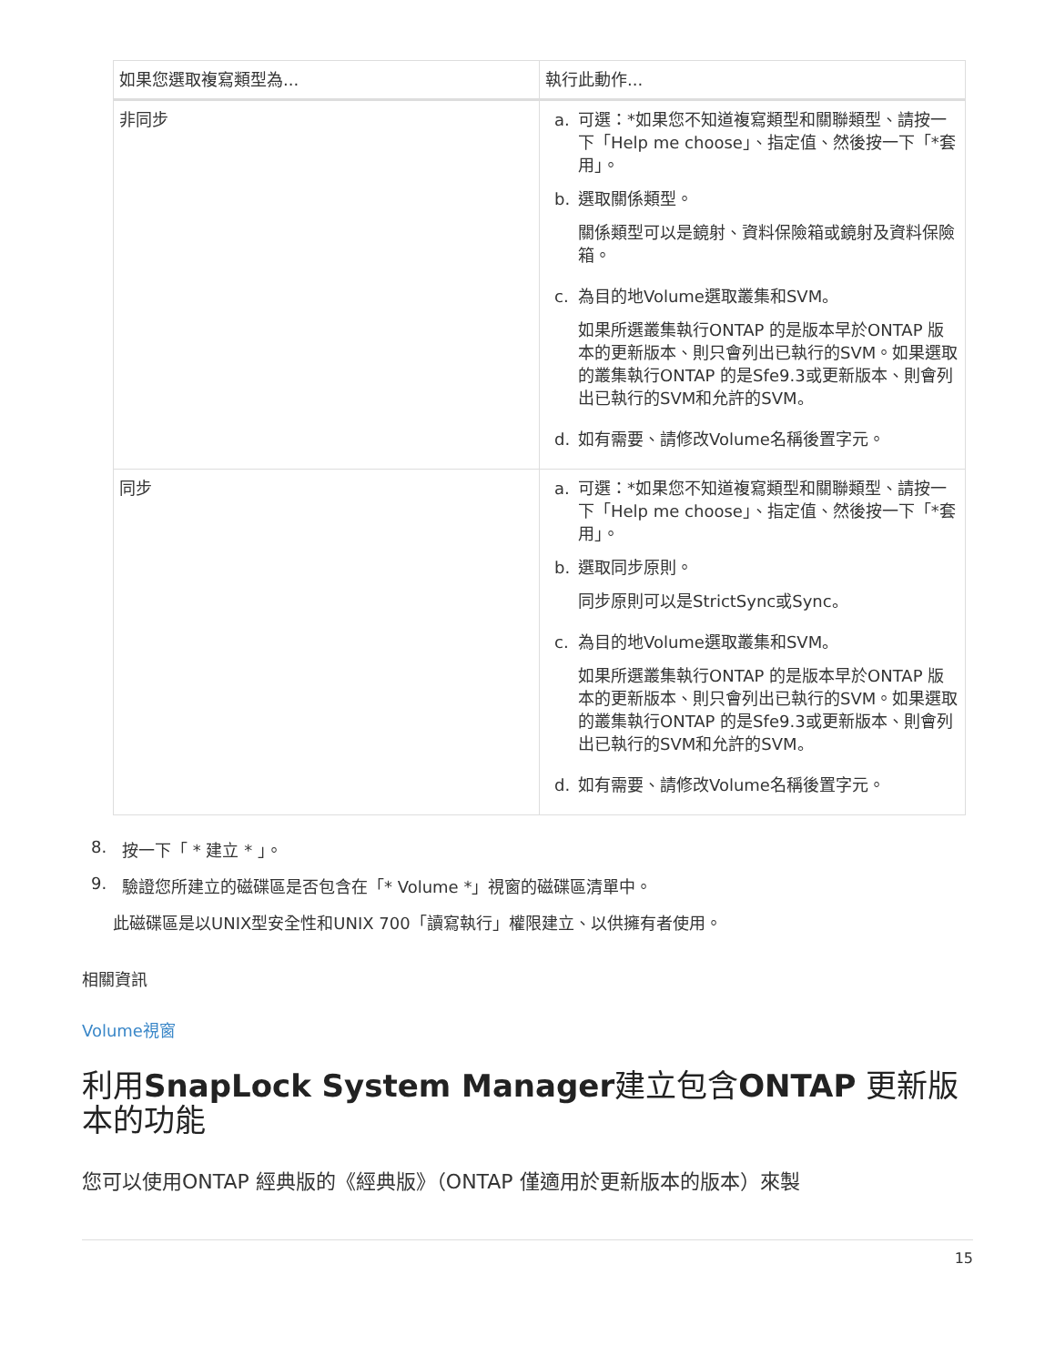| 如果您選取複寫類型為... | 執行此動作... |
| --- | --- |
| 非同步 | a. 可選：*如果您不知道複寫類型和關聯類型、請按一下「Help me choose」、指定值、然後按一下「*套用」。 b. 選取關係類型。 關係類型可以是鏡射、資料保險箱或鏡射及資料保險箱。 c. 為目的地Volume選取叢集和SVM。 如果所選叢集執行ONTAP 的是版本早於ONTAP 版本的更新版本、則只會列出已執行的SVM。如果選取的叢集執行ONTAP 的是Sfe9.3或更新版本、則會列出已執行的SVM和允許的SVM。 d. 如有需要、請修改Volume名稱後置字元。 |
| 同步 | a. 可選：*如果您不知道複寫類型和關聯類型、請按一下「Help me choose」、指定值、然後按一下「*套用」。 b. 選取同步原則。 同步原則可以是StrictSync或Sync。 c. 為目的地Volume選取叢集和SVM。 如果所選叢集執行ONTAP 的是版本早於ONTAP 版本的更新版本、則只會列出已執行的SVM。如果選取的叢集執行ONTAP 的是Sfe9.3或更新版本、則會列出已執行的SVM和允許的SVM。 d. 如有需要、請修改Volume名稱後置字元。 |
8. 按一下「 * 建立 * 」。
9. 驗證您所建立的磁碟區是否包含在「* Volume *」視窗的磁碟區清單中。
此磁碟區是以UNIX型安全性和UNIX 700「讀寫執行」權限建立、以供擁有者使用。
相關資訊
Volume視窗
利用SnapLock System Manager建立包含ONTAP 更新版本的功能
您可以使用ONTAP 經典版的《經典版》（ONTAP 僅適用於更新版本的版本）來製
15